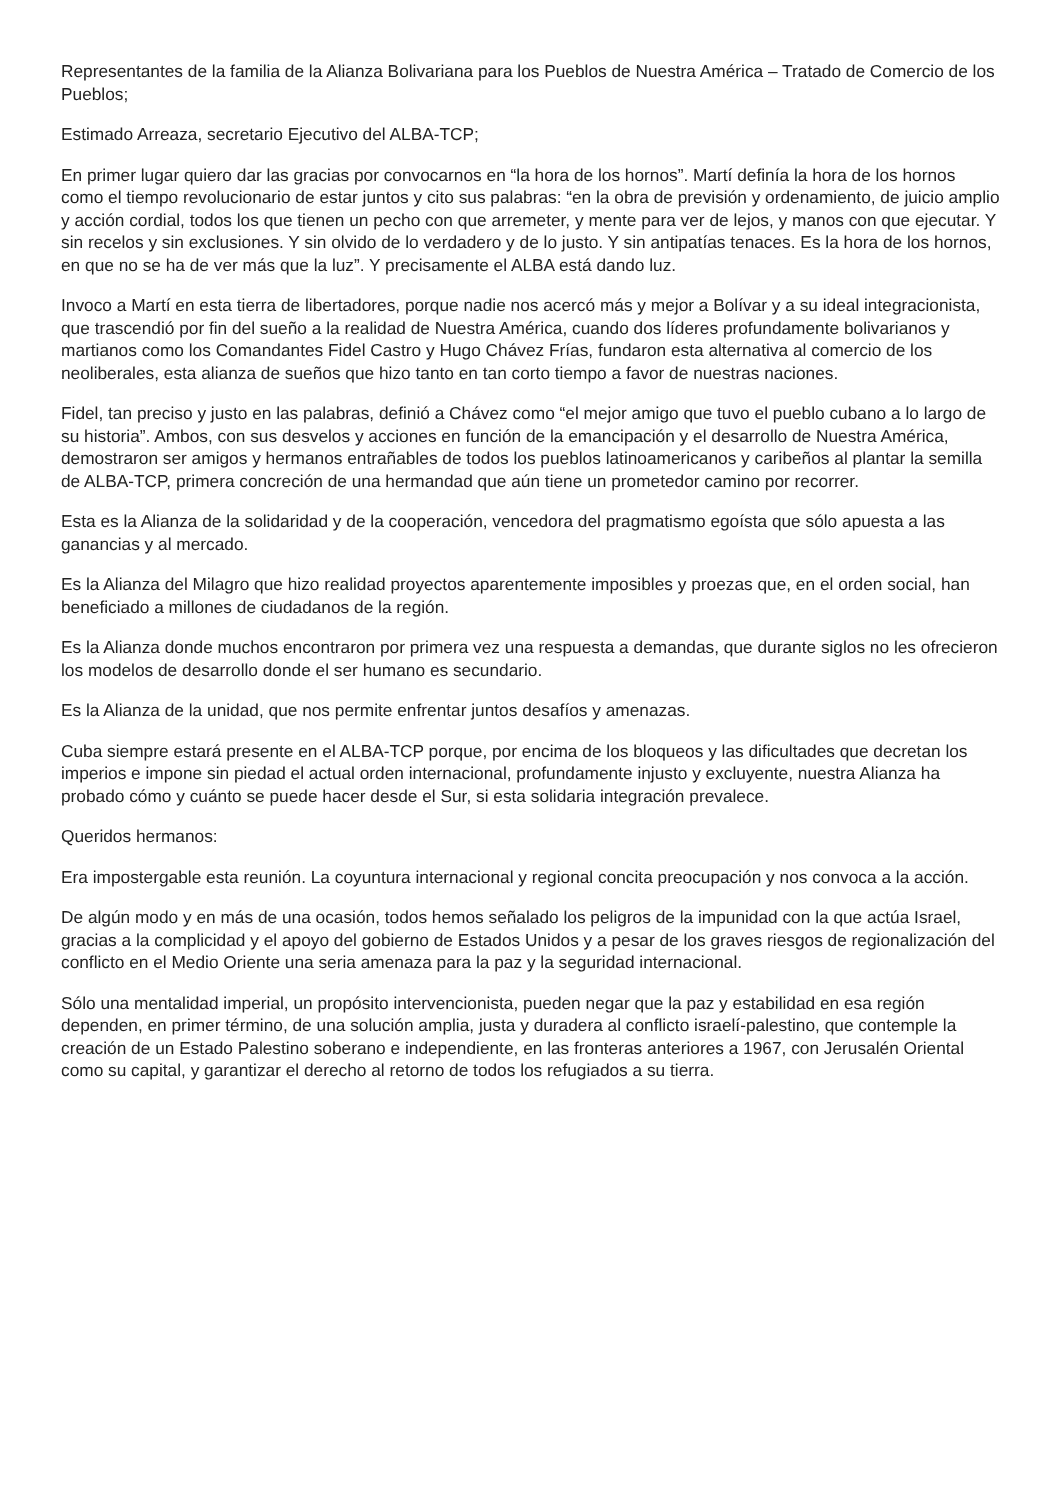Representantes de la familia de la Alianza Bolivariana para los Pueblos de Nuestra América – Tratado de Comercio de los Pueblos;
Estimado Arreaza, secretario Ejecutivo del ALBA-TCP;
En primer lugar quiero dar las gracias por convocarnos en “la hora de los hornos”. Martí definía la hora de los hornos como el tiempo revolucionario de estar juntos y cito sus palabras: “en la obra de previsión y ordenamiento, de juicio amplio y acción cordial, todos los que tienen un pecho con que arremeter, y mente para ver de lejos, y manos con que ejecutar. Y sin recelos y sin exclusiones. Y sin olvido de lo verdadero y de lo justo. Y sin antipatías tenaces. Es la hora de los hornos, en que no se ha de ver más que la luz”. Y precisamente el ALBA está dando luz.
Invoco a Martí en esta tierra de libertadores, porque nadie nos acercó más y mejor a Bolívar y a su ideal integracionista, que trascendió por fin del sueño a la realidad de Nuestra América, cuando dos líderes profundamente bolivarianos y martianos como los Comandantes Fidel Castro y Hugo Chávez Frías, fundaron esta alternativa al comercio de los neoliberales, esta alianza de sueños que hizo tanto en tan corto tiempo a favor de nuestras naciones.
Fidel, tan preciso y justo en las palabras, definió a Chávez como “el mejor amigo que tuvo el pueblo cubano a lo largo de su historia”. Ambos, con sus desvelos y acciones en función de la emancipación y el desarrollo de Nuestra América, demostraron ser amigos y hermanos entrañables de todos los pueblos latinoamericanos y caribeños al plantar la semilla de ALBA-TCP, primera concreción de una hermandad que aún tiene un prometedor camino por recorrer.
Esta es la Alianza de la solidaridad y de la cooperación, vencedora del pragmatismo egoísta que sólo apuesta a las ganancias y al mercado.
Es la Alianza del Milagro que hizo realidad proyectos aparentemente imposibles y proezas que, en el orden social, han beneficiado a millones de ciudadanos de la región.
Es la Alianza donde muchos encontraron por primera vez una respuesta a demandas, que durante siglos no les ofrecieron los modelos de desarrollo donde el ser humano es secundario.
Es la Alianza de la unidad, que nos permite enfrentar juntos desafíos y amenazas.
Cuba siempre estará presente en el ALBA-TCP porque, por encima de los bloqueos y las dificultades que decretan los imperios e impone sin piedad el actual orden internacional, profundamente injusto y excluyente, nuestra Alianza ha probado cómo y cuánto se puede hacer desde el Sur, si esta solidaria integración prevalece.
Queridos hermanos:
Era impostergable esta reunión. La coyuntura internacional y regional concita preocupación y nos convoca a la acción.
De algún modo y en más de una ocasión, todos hemos señalado los peligros de la impunidad con la que actúa Israel, gracias a la complicidad y el apoyo del gobierno de Estados Unidos y a pesar de los graves riesgos de regionalización del conflicto en el Medio Oriente una seria amenaza para la paz y la seguridad internacional.
Sólo una mentalidad imperial, un propósito intervencionista, pueden negar que la paz y estabilidad en esa región dependen, en primer término, de una solución amplia, justa y duradera al conflicto israelí-palestino, que contemple la creación de un Estado Palestino soberano e independiente, en las fronteras anteriores a 1967, con Jerusalén Oriental como su capital, y garantizar el derecho al retorno de todos los refugiados a su tierra.